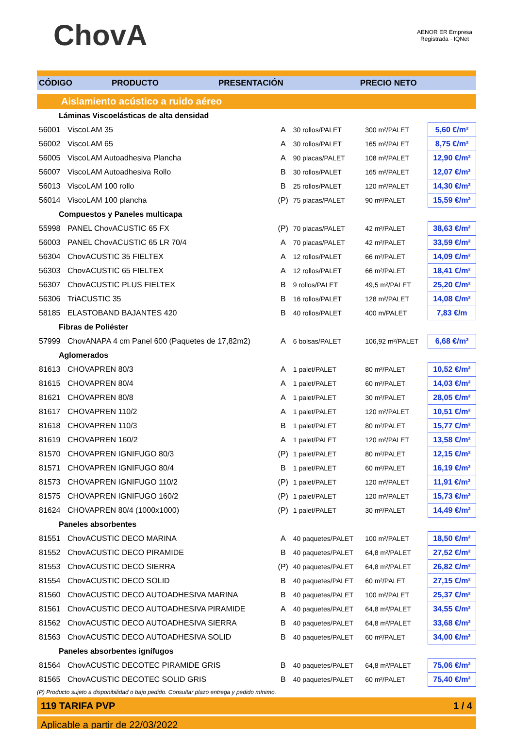ChovA
AENOR ER Empresa Registrada · IQNet
| CÓDIGO | PRODUCTO | | PRESENTACIÓN | | PRECIO NETO |
| --- | --- | --- | --- | --- | --- |
Aislamiento acústico a ruido aéreo
| Láminas Viscoelásticas de alta densidad | | | | | |
| 56001 | ViscoLAM 35 | A | 30 rollos/PALET | 300 m²/PALET | 5,60 €/m² |
| 56002 | ViscoLAM 65 | A | 30 rollos/PALET | 165 m²/PALET | 8,75 €/m² |
| 56005 | ViscoLAM Autoadhesiva Plancha | A | 90 placas/PALET | 108 m²/PALET | 12,90 €/m² |
| 56007 | ViscoLAM Autoadhesiva Rollo | B | 30 rollos/PALET | 165 m²/PALET | 12,07 €/m² |
| 56013 | ViscoLAM 100 rollo | B | 25 rollos/PALET | 120 m²/PALET | 14,30 €/m² |
| 56014 | ViscoLAM 100 plancha | (P) | 75 placas/PALET | 90 m²/PALET | 15,59 €/m² |
| Compuestos y Paneles multicapa | | | | | |
| 55998 | PANEL ChovACUSTIC 65 FX | (P) | 70 placas/PALET | 42 m²/PALET | 38,63 €/m² |
| 56003 | PANEL ChovACUSTIC 65 LR 70/4 | A | 70 placas/PALET | 42 m²/PALET | 33,59 €/m² |
| 56304 | ChovACUSTIC 35 FIELTEX | A | 12 rollos/PALET | 66 m²/PALET | 14,09 €/m² |
| 56303 | ChovACUSTIC 65 FIELTEX | A | 12 rollos/PALET | 66 m²/PALET | 18,41 €/m² |
| 56307 | ChovACUSTIC PLUS FIELTEX | B | 9 rollos/PALET | 49,5 m²/PALET | 25,20 €/m² |
| 56306 | TriACUSTIC 35 | B | 16 rollos/PALET | 128 m²/PALET | 14,08 €/m² |
| 58185 | ELASTOBAND BAJANTES 420 | B | 40 rollos/PALET | 400 m/PALET | 7,83 €/m |
| Fibras de Poliéster | | | | | |
| 57999 | ChovANAPA 4 cm Panel 600 (Paquetes de 17,82m2) | A | 6 bolsas/PALET | 106,92 m²/PALET | 6,68 €/m² |
| Aglomerados | | | | | |
| 81613 | CHOVAPREN 80/3 | A | 1 palet/PALET | 80 m²/PALET | 10,52 €/m² |
| 81615 | CHOVAPREN 80/4 | A | 1 palet/PALET | 60 m²/PALET | 14,03 €/m² |
| 81621 | CHOVAPREN 80/8 | A | 1 palet/PALET | 30 m²/PALET | 28,05 €/m² |
| 81617 | CHOVAPREN 110/2 | A | 1 palet/PALET | 120 m²/PALET | 10,51 €/m² |
| 81618 | CHOVAPREN 110/3 | B | 1 palet/PALET | 80 m²/PALET | 15,77 €/m² |
| 81619 | CHOVAPREN 160/2 | A | 1 palet/PALET | 120 m²/PALET | 13,58 €/m² |
| 81570 | CHOVAPREN IGNIFUGO 80/3 | (P) | 1 palet/PALET | 80 m²/PALET | 12,15 €/m² |
| 81571 | CHOVAPREN IGNIFUGO 80/4 | B | 1 palet/PALET | 60 m²/PALET | 16,19 €/m² |
| 81573 | CHOVAPREN IGNIFUGO 110/2 | (P) | 1 palet/PALET | 120 m²/PALET | 11,91 €/m² |
| 81575 | CHOVAPREN IGNIFUGO 160/2 | (P) | 1 palet/PALET | 120 m²/PALET | 15,73 €/m² |
| 81624 | CHOVAPREN 80/4 (1000x1000) | (P) | 1 palet/PALET | 30 m²/PALET | 14,49 €/m² |
| Paneles absorbentes | | | | | |
| 81551 | ChovACUSTIC DECO MARINA | A | 40 paquetes/PALET | 100 m²/PALET | 18,50 €/m² |
| 81552 | ChovACUSTIC DECO PIRAMIDE | B | 40 paquetes/PALET | 64,8 m²/PALET | 27,52 €/m² |
| 81553 | ChovACUSTIC DECO SIERRA | (P) | 40 paquetes/PALET | 64,8 m²/PALET | 26,82 €/m² |
| 81554 | ChovACUSTIC DECO SOLID | B | 40 paquetes/PALET | 60 m²/PALET | 27,15 €/m² |
| 81560 | ChovACUSTIC DECO AUTOADHESIVA MARINA | B | 40 paquetes/PALET | 100 m²/PALET | 25,37 €/m² |
| 81561 | ChovACUSTIC DECO AUTOADHESIVA PIRAMIDE | A | 40 paquetes/PALET | 64,8 m²/PALET | 34,55 €/m² |
| 81562 | ChovACUSTIC DECO AUTOADHESIVA SIERRA | B | 40 paquetes/PALET | 64,8 m²/PALET | 33,68 €/m² |
| 81563 | ChovACUSTIC DECO AUTOADHESIVA SOLID | B | 40 paquetes/PALET | 60 m²/PALET | 34,00 €/m² |
| Paneles absorbentes ignífugos | | | | | |
| 81564 | ChovACUSTIC DECOTEC PIRAMIDE GRIS | B | 40 paquetes/PALET | 64,8 m²/PALET | 75,06 €/m² |
| 81565 | ChovACUSTIC DECOTEC SOLID GRIS | B | 40 paquetes/PALET | 60 m²/PALET | 75,40 €/m² |
(P) Producto sujeto a disponibilidad o bajo pedido. Consultar plazo entrega y pedido mínimo.
119 TARIFA PVP 1 / 4
Aplicable a partir de 22/03/2022